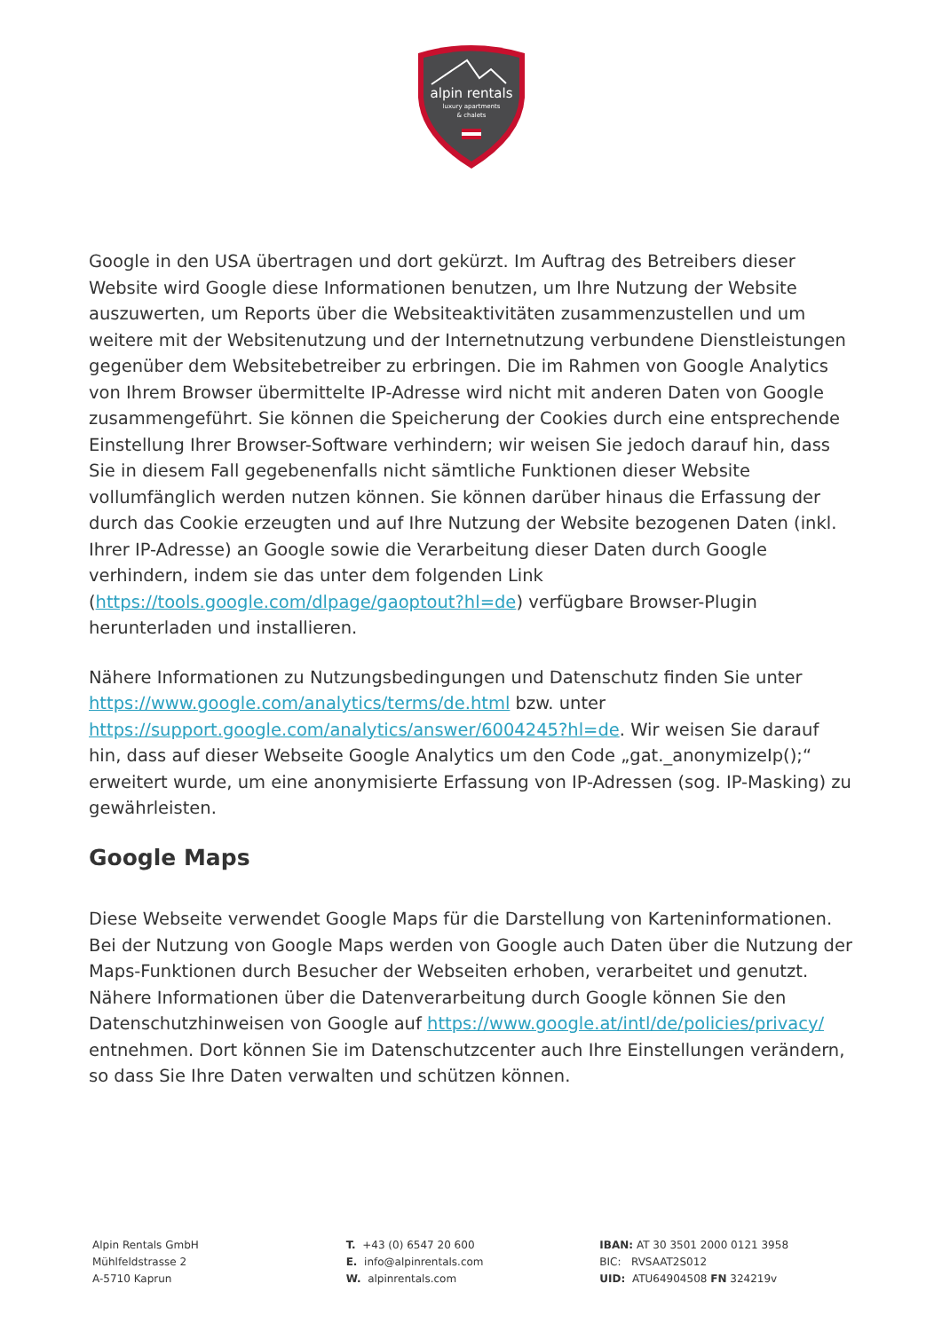alpin rentals
luxury apartments
& chalets
Google in den USA übertragen und dort gekürzt. Im Auftrag des Betreibers dieser Website wird Google diese Informationen benutzen, um Ihre Nutzung der Website auszuwerten, um Reports über die Websiteaktivitäten zusammenzustellen und um weitere mit der Websitenutzung und der Internetnutzung verbundene Dienstleistungen gegenüber dem Websitebetreiber zu erbringen. Die im Rahmen von Google Analytics von Ihrem Browser übermittelte IP-Adresse wird nicht mit anderen Daten von Google zusammengeführt. Sie können die Speicherung der Cookies durch eine entsprechende Einstellung Ihrer Browser-Software verhindern; wir weisen Sie jedoch darauf hin, dass Sie in diesem Fall gegebenenfalls nicht sämtliche Funktionen dieser Website vollumfänglich werden nutzen können. Sie können darüber hinaus die Erfassung der durch das Cookie erzeugten und auf Ihre Nutzung der Website bezogenen Daten (inkl. Ihrer IP-Adresse) an Google sowie die Verarbeitung dieser Daten durch Google verhindern, indem sie das unter dem folgenden Link (https://tools.google.com/dlpage/gaoptout?hl=de) verfügbare Browser-Plugin herunterladen und installieren.
Nähere Informationen zu Nutzungsbedingungen und Datenschutz finden Sie unter https://www.google.com/analytics/terms/de.html bzw. unter https://support.google.com/analytics/answer/6004245?hl=de. Wir weisen Sie darauf hin, dass auf dieser Webseite Google Analytics um den Code „gat._anonymizeIp();“ erweitert wurde, um eine anonymisierte Erfassung von IP-Adressen (sog. IP-Masking) zu gewährleisten.
Google Maps
Diese Webseite verwendet Google Maps für die Darstellung von Karteninformationen. Bei der Nutzung von Google Maps werden von Google auch Daten über die Nutzung der Maps-Funktionen durch Besucher der Webseiten erhoben, verarbeitet und genutzt. Nähere Informationen über die Datenverarbeitung durch Google können Sie den Datenschutzhinweisen von Google auf https://www.google.at/intl/de/policies/privacy/ entnehmen. Dort können Sie im Datenschutzcenter auch Ihre Einstellungen verändern, so dass Sie Ihre Daten verwalten und schützen können.
Alpin Rentals GmbH
Mühlfeldstrasse 2
A-5710 Kaprun
T. +43 (0) 6547 20 600
E. info@alpinrentals.com
W. alpinrentals.com
IBAN: AT 30 3501 2000 0121 3958
BIC: RVSAAT2S012
UID: ATU64904508 FN 324219v